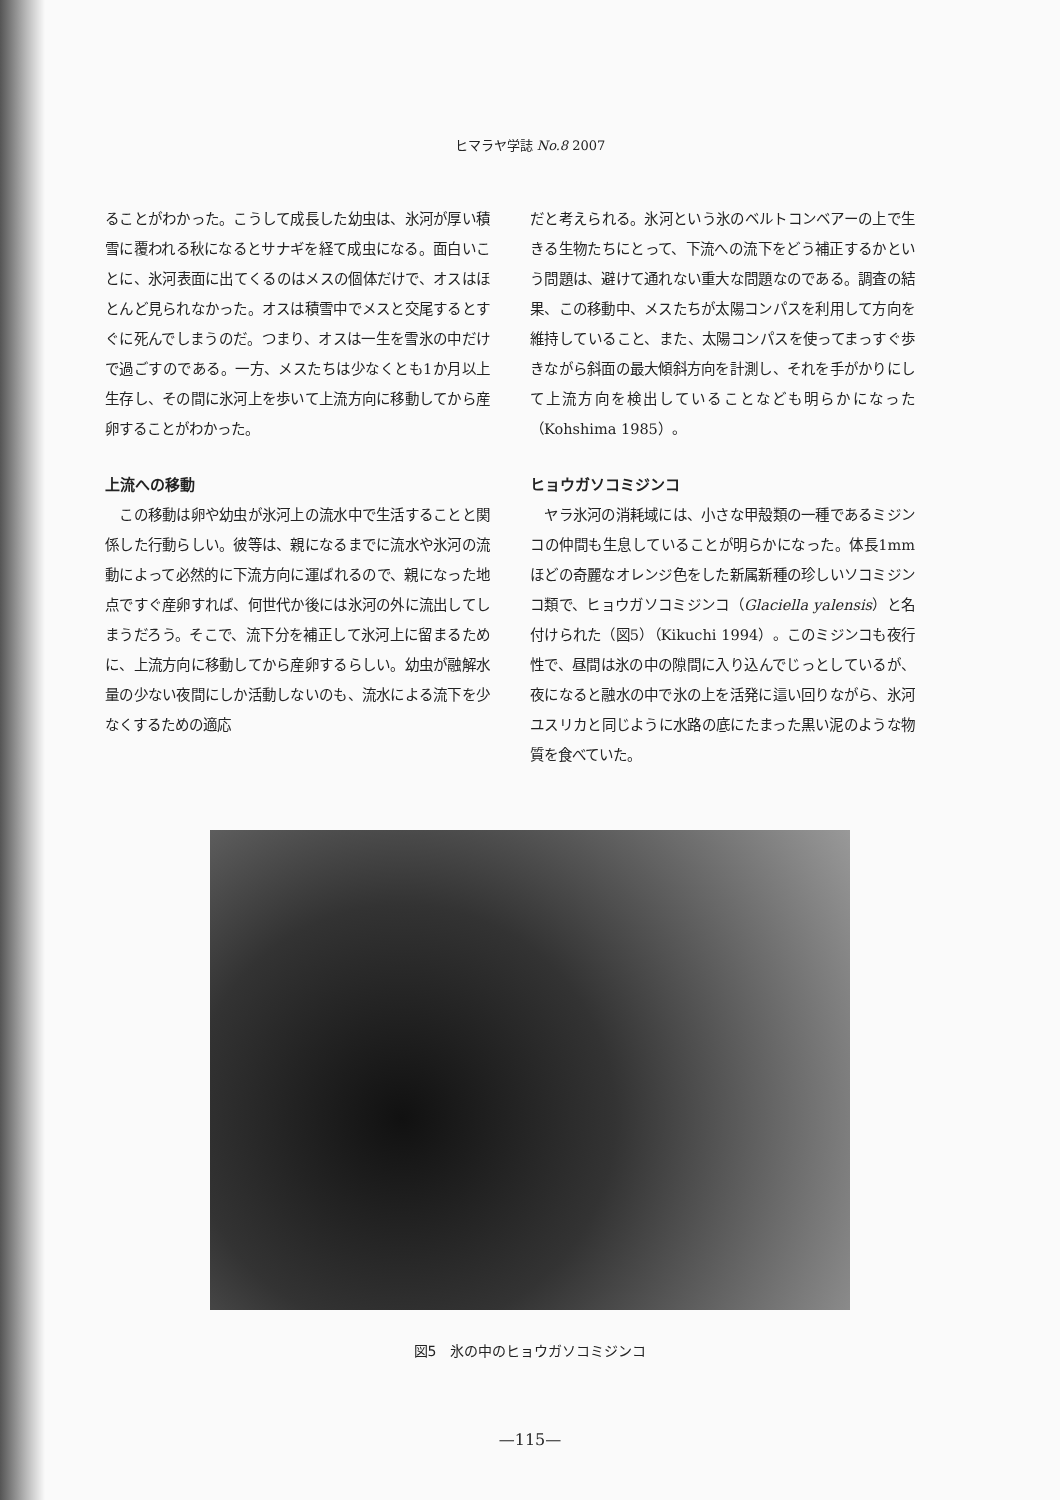ヒマラヤ学誌 No.8 2007
ることがわかった。こうして成長した幼虫は、氷河が厚い積雪に覆われる秋になるとサナギを経て成虫になる。面白いことに、氷河表面に出てくるのはメスの個体だけで、オスはほとんど見られなかった。オスは積雪中でメスと交尾するとすぐに死んでしまうのだ。つまり、オスは一生を雪氷の中だけで過ごすのである。一方、メスたちは少なくとも1か月以上生存し、その間に氷河上を歩いて上流方向に移動してから産卵することがわかった。
上流への移動
　この移動は卵や幼虫が氷河上の流水中で生活することと関係した行動らしい。彼等は、親になるまでに流水や氷河の流動によって必然的に下流方向に運ばれるので、親になった地点ですぐ産卵すれば、何世代か後には氷河の外に流出してしまうだろう。そこで、流下分を補正して氷河上に留まるために、上流方向に移動してから産卵するらしい。幼虫が融解水量の少ない夜間にしか活動しないのも、流水による流下を少なくするための適応
だと考えられる。氷河という氷のベルトコンベアーの上で生きる生物たちにとって、下流への流下をどう補正するかという問題は、避けて通れない重大な問題なのである。調査の結果、この移動中、メスたちが太陽コンパスを利用して方向を維持していること、また、太陽コンパスを使ってまっすぐ歩きながら斜面の最大傾斜方向を計測し、それを手がかりにして上流方向を検出していることなども明らかになった（Kohshima 1985）。
ヒョウガソコミジンコ
　ヤラ氷河の消耗域には、小さな甲殻類の一種であるミジンコの仲間も生息していることが明らかになった。体長1mmほどの奇麗なオレンジ色をした新属新種の珍しいソコミジンコ類で、ヒョウガソコミジンコ（Glaciella yalensis）と名付けられた（図5）（Kikuchi 1994）。このミジンコも夜行性で、昼間は氷の中の隙間に入り込んでじっとしているが、夜になると融水の中で氷の上を活発に這い回りながら、氷河ユスリカと同じように水路の底にたまった黒い泥のような物質を食べていた。
図5　氷の中のヒョウガソコミジンコ
—115—